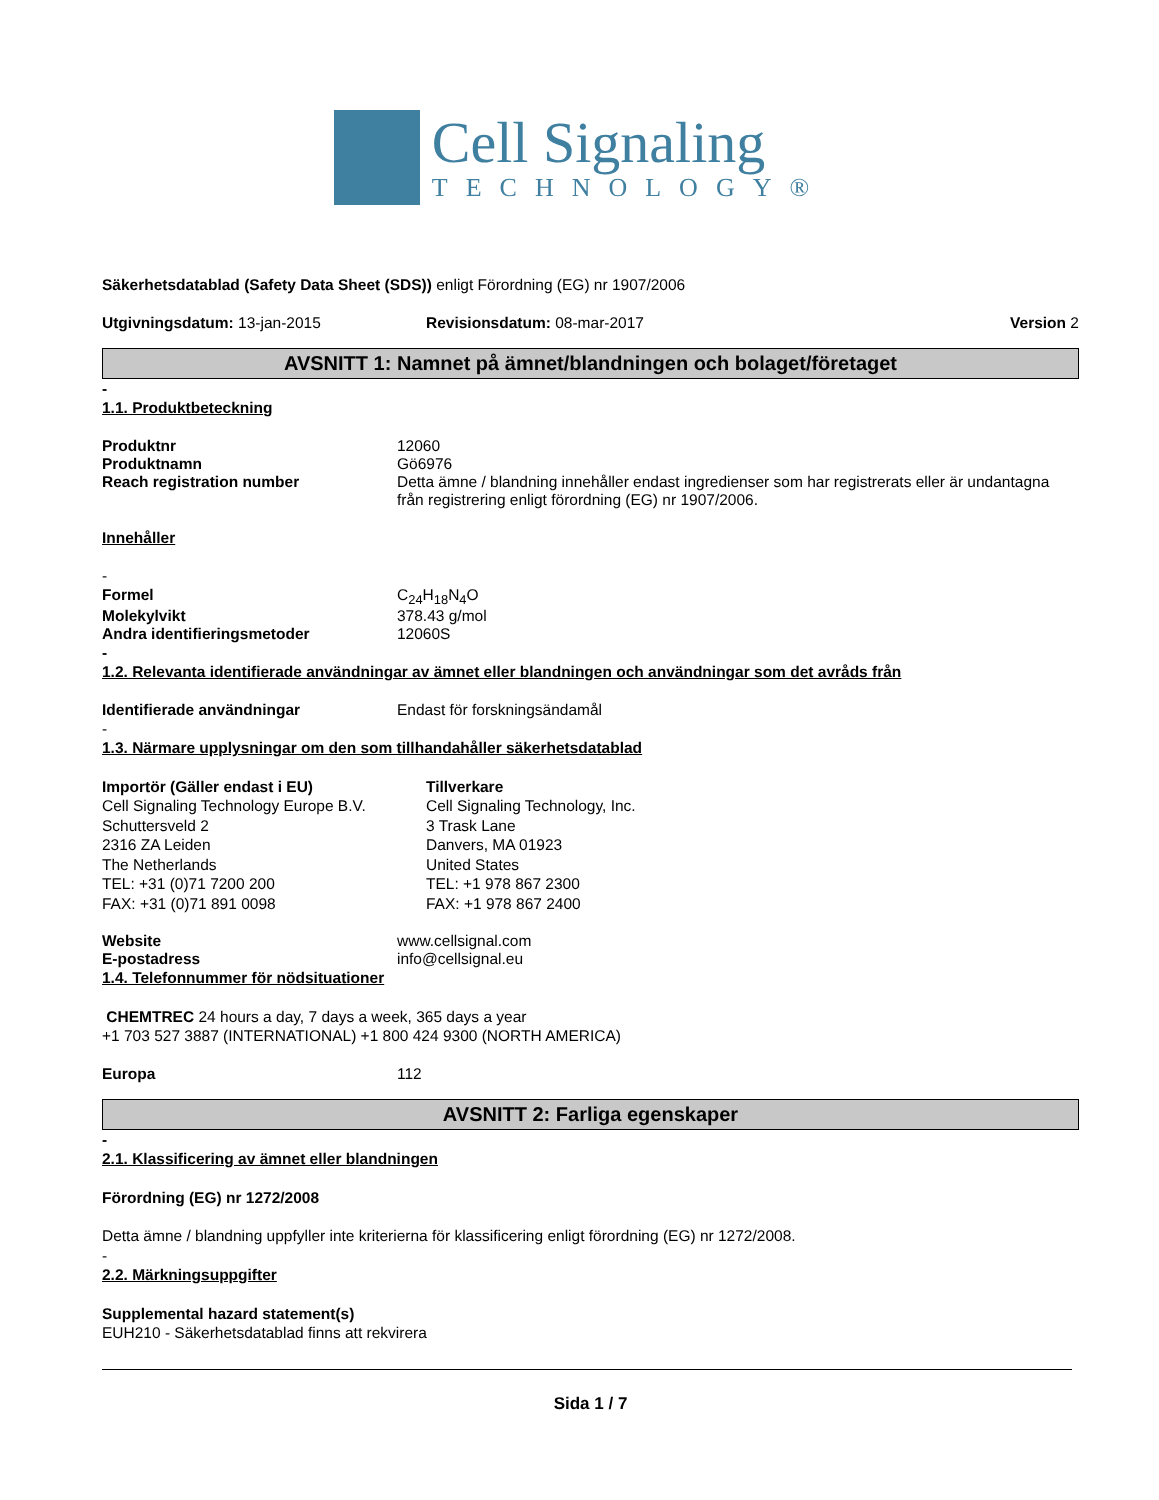Cell Signaling
TECHNOLOGY®
Säkerhetsdatablad (Safety Data Sheet (SDS)) enligt Förordning (EG) nr 1907/2006
Utgivningsdatum: 13-jan-2015 Revisionsdatum: 08-mar-2017 Version 2
AVSNITT 1: Namnet på ämnet/blandningen och bolaget/företaget
-
1.1. Produktbeteckning
Produktnr 12060
Produktnamn Gö6976
Reach registration number Detta ämne / blandning innehåller endast ingredienser som har registrerats eller är undantagna från registrering enligt förordning (EG) nr 1907/2006.
Innehåller
-
Formel C<sub>24</sub>H<sub>18</sub>N<sub>4</sub>O
Molekylvikt 378.43 g/mol
Andra identifieringsmetoder 12060S
-
1.2. Relevanta identifierade användningar av ämnet eller blandningen och användningar som det avråds från
Identifierade användningar Endast för forskningsändamål
-
1.3. Närmare upplysningar om den som tillhandahåller säkerhetsdatablad
Importör (Gäller endast i EU)
Cell Signaling Technology Europe B.V.
Schuttersveld 2
2316 ZA Leiden
The Netherlands
TEL: +31 (0)71 7200 200
FAX: +31 (0)71 891 0098
Tillverkare
Cell Signaling Technology, Inc.
3 Trask Lane
Danvers, MA 01923
United States
TEL: +1 978 867 2300
FAX: +1 978 867 2400
Website www.cellsignal.com
E-postadress info@cellsignal.eu
1.4. Telefonnummer för nödsituationer
CHEMTREC 24 hours a day, 7 days a week, 365 days a year
+1 703 527 3887 (INTERNATIONAL) +1 800 424 9300 (NORTH AMERICA)
Europa 112
AVSNITT 2: Farliga egenskaper
-
2.1. Klassificering av ämnet eller blandningen
Förordning (EG) nr 1272/2008
Detta ämne / blandning uppfyller inte kriterierna för klassificering enligt förordning (EG) nr 1272/2008.
-
2.2. Märkningsuppgifter
Supplemental hazard statement(s)
EUH210 - Säkerhetsdatablad finns att rekvirera
Sida 1 / 7